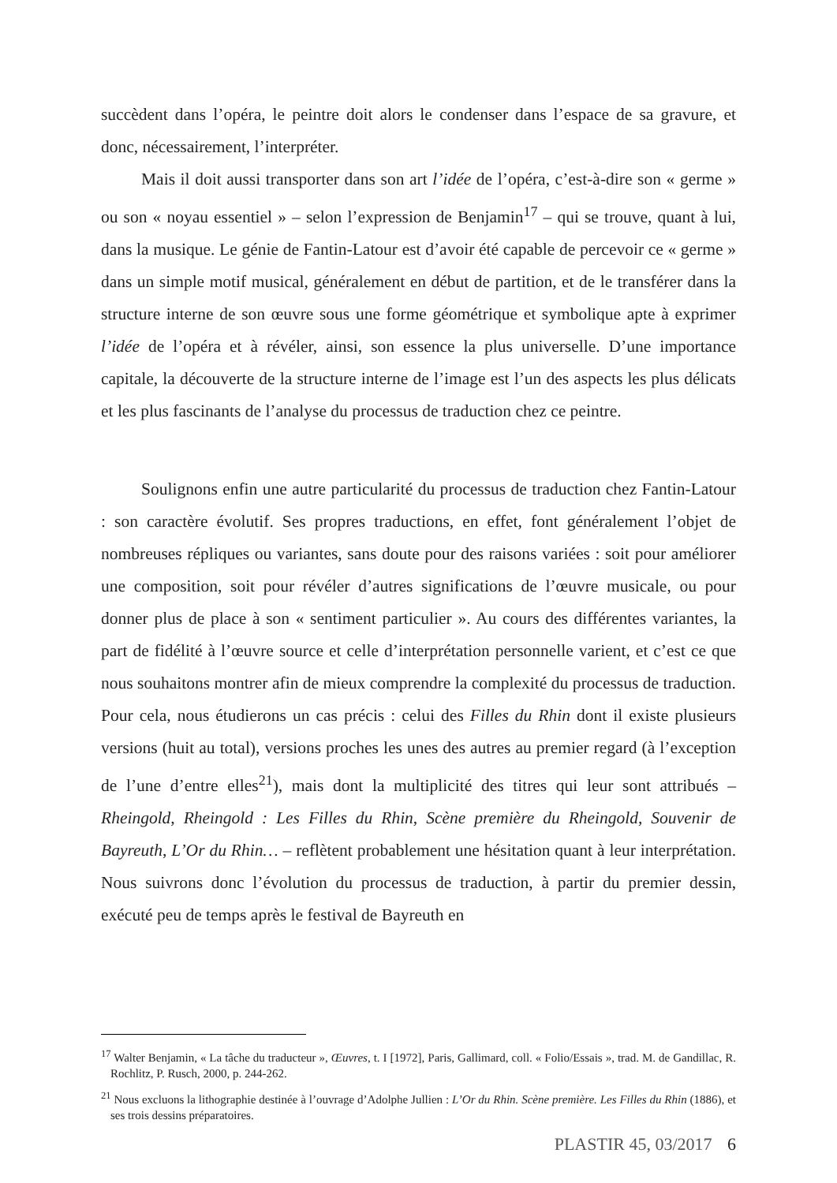succèdent dans l’opéra, le peintre doit alors le condenser dans l’espace de sa gravure, et donc, nécessairement, l’interpréter.
Mais il doit aussi transporter dans son art l’idée de l’opéra, c’est-à-dire son « germe » ou son « noyau essentiel » – selon l’expression de Benjamin<sup>17</sup> – qui se trouve, quant à lui, dans la musique. Le génie de Fantin-Latour est d’avoir été capable de percevoir ce « germe » dans un simple motif musical, généralement en début de partition, et de le transférer dans la structure interne de son œuvre sous une forme géométrique et symbolique apte à exprimer l’idée de l’opéra et à révéler, ainsi, son essence la plus universelle. D’une importance capitale, la découverte de la structure interne de l’image est l’un des aspects les plus délicats et les plus fascinants de l’analyse du processus de traduction chez ce peintre.
Soulignons enfin une autre particularité du processus de traduction chez Fantin-Latour : son caractère évolutif. Ses propres traductions, en effet, font généralement l’objet de nombreuses répliques ou variantes, sans doute pour des raisons variées : soit pour améliorer une composition, soit pour révéler d’autres significations de l’œuvre musicale, ou pour donner plus de place à son « sentiment particulier ». Au cours des différentes variantes, la part de fidélité à l’œuvre source et celle d’interprétation personnelle varient, et c’est ce que nous souhaitons montrer afin de mieux comprendre la complexité du processus de traduction. Pour cela, nous étudierons un cas précis : celui des Filles du Rhin dont il existe plusieurs versions (huit au total), versions proches les unes des autres au premier regard (à l’exception de l’une d’entre elles<sup>21</sup>), mais dont la multiplicité des titres qui leur sont attribués – Rheingold, Rheingold : Les Filles du Rhin, Scène première du Rheingold, Souvenir de Bayreuth, L’Or du Rhin… – reflètent probablement une hésitation quant à leur interprétation. Nous suivrons donc l’évolution du processus de traduction, à partir du premier dessin, exécuté peu de temps après le festival de Bayreuth en
<sup>17</sup> Walter Benjamin, « La tâche du traducteur », Œuvres, t. I [1972], Paris, Gallimard, coll. « Folio/Essais », trad. M. de Gandillac, R. Rochlitz, P. Rusch, 2000, p. 244-262.
<sup>21</sup> Nous excluons la lithographie destinée à l’ouvrage d’Adolphe Jullien : L’Or du Rhin. Scène première. Les Filles du Rhin (1886), et ses trois dessins préparatoires.
PLASTIR 45, 03/2017 6